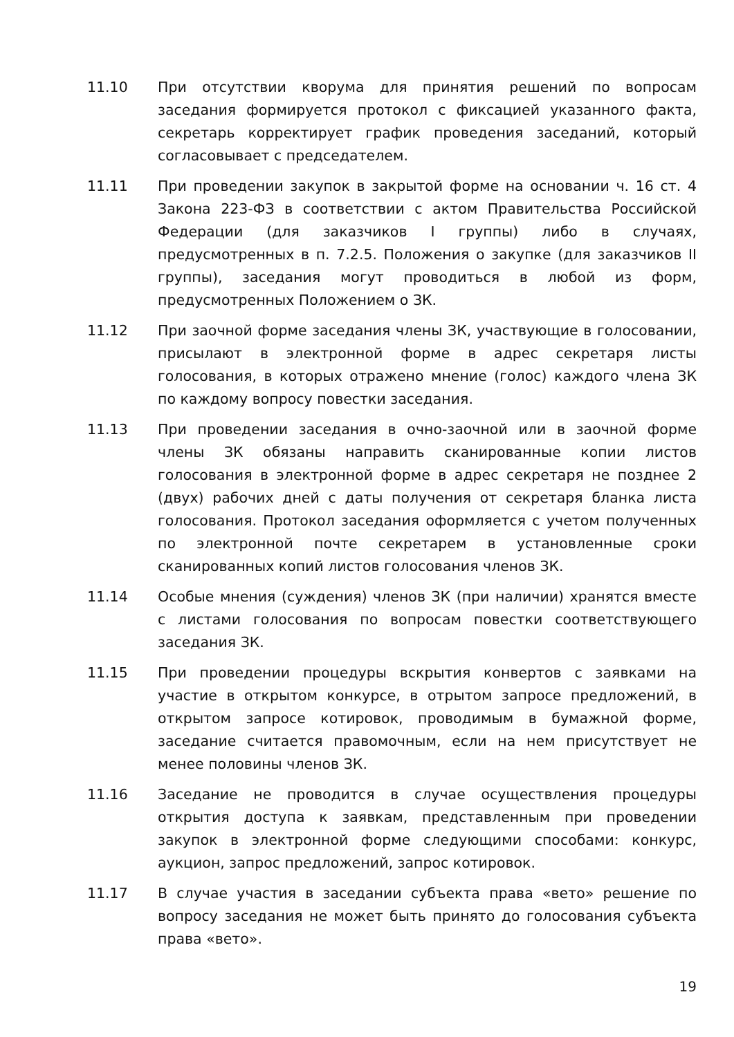11.10 При отсутствии кворума для принятия решений по вопросам заседания формируется протокол с фиксацией указанного факта, секретарь корректирует график проведения заседаний, который согласовывает с председателем.
11.11 При проведении закупок в закрытой форме на основании ч. 16 ст. 4 Закона 223-ФЗ в соответствии с актом Правительства Российской Федерации (для заказчиков I группы) либо в случаях, предусмотренных в п. 7.2.5. Положения о закупке (для заказчиков II группы), заседания могут проводиться в любой из форм, предусмотренных Положением о ЗК.
11.12 При заочной форме заседания члены ЗК, участвующие в голосовании, присылают в электронной форме в адрес секретаря листы голосования, в которых отражено мнение (голос) каждого члена ЗК по каждому вопросу повестки заседания.
11.13 При проведении заседания в очно-заочной или в заочной форме члены ЗК обязаны направить сканированные копии листов голосования в электронной форме в адрес секретаря не позднее 2 (двух) рабочих дней с даты получения от секретаря бланка листа голосования. Протокол заседания оформляется с учетом полученных по электронной почте секретарем в установленные сроки сканированных копий листов голосования членов ЗК.
11.14 Особые мнения (суждения) членов ЗК (при наличии) хранятся вместе с листами голосования по вопросам повестки соответствующего заседания ЗК.
11.15 При проведении процедуры вскрытия конвертов с заявками на участие в открытом конкурсе, в отрытом запросе предложений, в открытом запросе котировок, проводимым в бумажной форме, заседание считается правомочным, если на нем присутствует не менее половины членов ЗК.
11.16 Заседание не проводится в случае осуществления процедуры открытия доступа к заявкам, представленным при проведении закупок в электронной форме следующими способами: конкурс, аукцион, запрос предложений, запрос котировок.
11.17 В случае участия в заседании субъекта права «вето» решение по вопросу заседания не может быть принято до голосования субъекта права «вето».
19